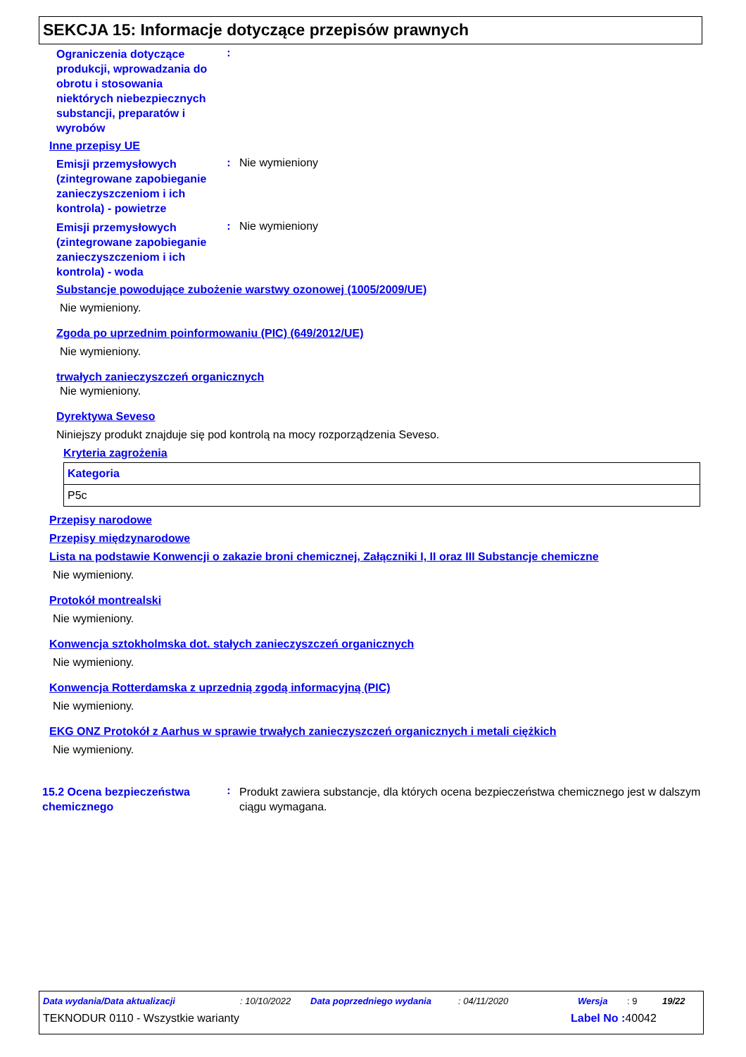SEKCJA 15: Informacje dotyczące przepisów prawnych
Ograniczenia dotyczące produkcji, wprowadzania do obrotu i stosowania niektórych niebezpiecznych substancji, preparatów i wyrobów
:
Inne przepisy UE
Emisji przemysłowych (zintegrowane zapobieganie zanieczyszczeniom i ich kontrola) - powietrze
: Nie wymieniony
Emisji przemysłowych (zintegrowane zapobieganie zanieczyszczeniom i ich kontrola) - woda
: Nie wymieniony
Substancje powodujące zubożenie warstwy ozonowej (1005/2009/UE)
Nie wymieniony.
Zgoda po uprzednim poinformowaniu (PIC) (649/2012/UE)
Nie wymieniony.
trwałych zanieczyszczeń organicznych
Nie wymieniony.
Dyrektywa Seveso
Niniejszy produkt znajduje się pod kontrolą na mocy rozporządzenia Seveso.
Kryteria zagrożenia
| Kategoria |
| P5c |
Przepisy narodowe
Przepisy międzynarodowe
Lista na podstawie Konwencji o zakazie broni chemicznej, Załączniki I, II oraz III Substancje chemiczne
Nie wymieniony.
Protokół montrealski
Nie wymieniony.
Konwencja sztokholmska dot. stałych zanieczyszczeń organicznych
Nie wymieniony.
Konwencja Rotterdamska z uprzednią zgodą informacyjną (PIC)
Nie wymieniony.
EKG ONZ Protokół z Aarhus w sprawie trwałych zanieczyszczeń organicznych i metali ciężkich
Nie wymieniony.
15.2 Ocena bezpieczeństwa chemicznego
:
Produkt zawiera substancje, dla których ocena bezpieczeństwa chemicznego jest w dalszym ciągu wymagana.
Data wydania/Data aktualizacji: 10/10/2022 Data poprzedniego wydania: 04/11/2020 Wersja: 9 19/22
TEKNODUR 0110 - Wszystkie warianty Label No : 40042